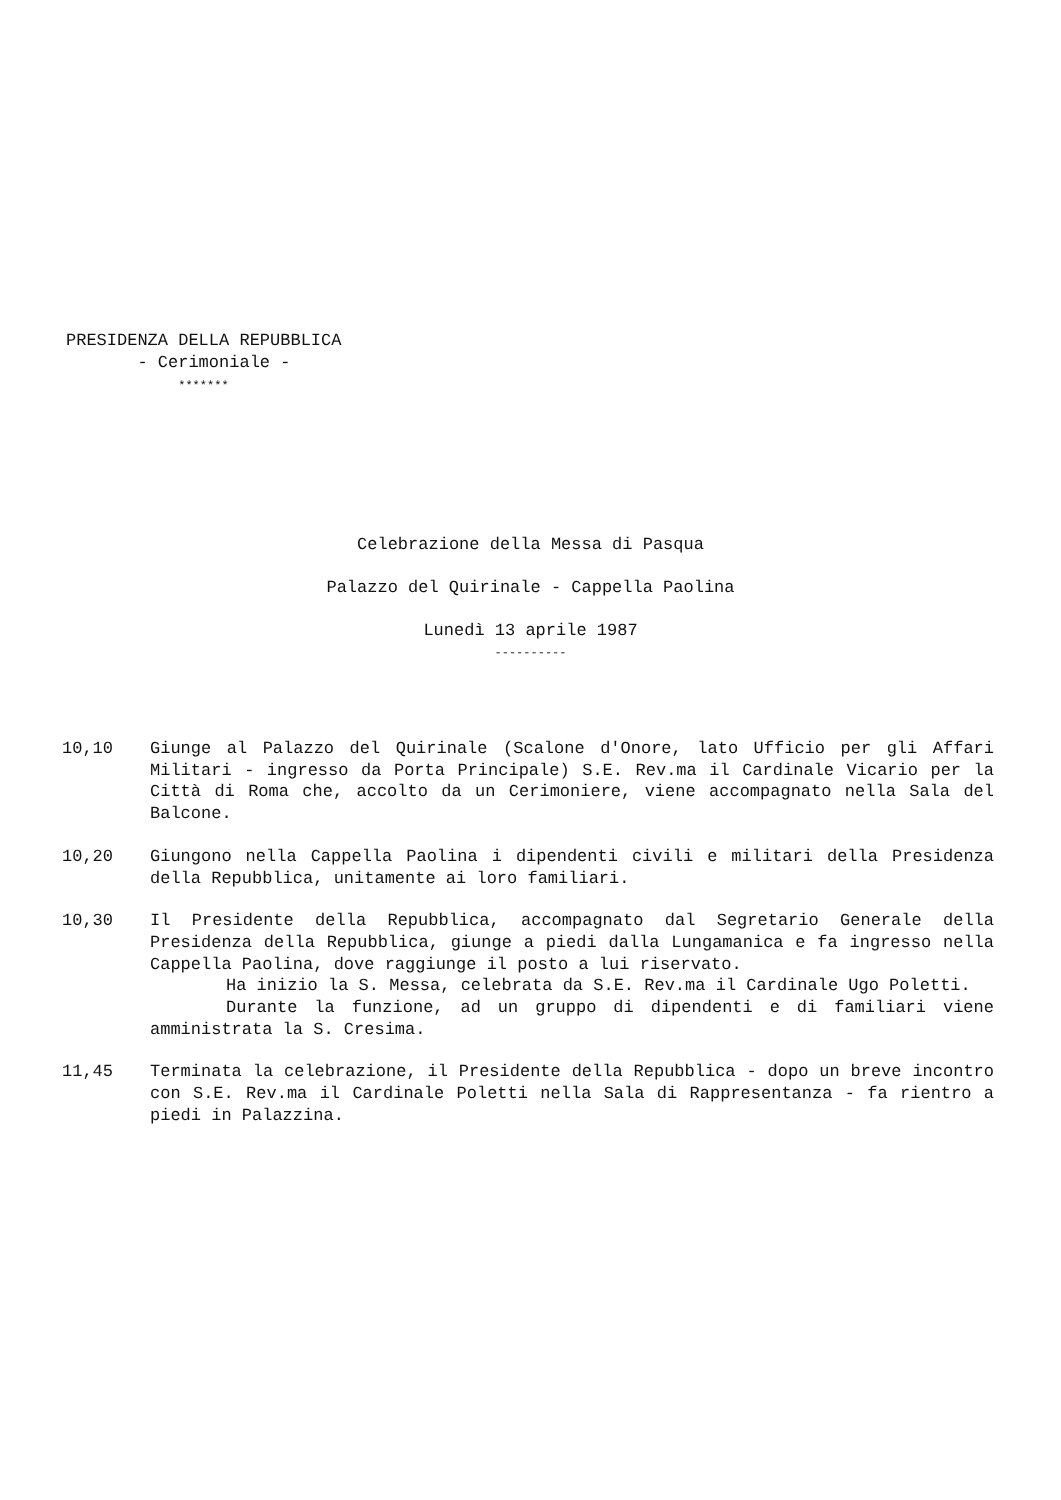PRESIDENZA DELLA REPUBBLICA
- Cerimoniale -
*******
Celebrazione della Messa di Pasqua
Palazzo del Quirinale - Cappella Paolina
Lunedì 13 aprile 1987
----------
10,10 Giunge al Palazzo del Quirinale (Scalone d'Onore, lato Ufficio per gli Affari Militari - ingresso da Porta Principale) S.E. Rev.ma il Cardinale Vicario per la Città di Roma che, accolto da un Cerimoniere, viene accompagnato nella Sala del Balcone.
10,20 Giungono nella Cappella Paolina i dipendenti civili e militari della Presidenza della Repubblica, unitamente ai loro familiari.
10,30 Il Presidente della Repubblica, accompagnato dal Segretario Generale della Presidenza della Repubblica, giunge a piedi dalla Lungamanica e fa ingresso nella Cappella Paolina, dove raggiunge il posto a lui riservato.
Ha inizio la S. Messa, celebrata da S.E. Rev.ma il Cardinale Ugo Poletti.
Durante la funzione, ad un gruppo di dipendenti e di familiari viene amministrata la S. Cresima.
11,45 Terminata la celebrazione, il Presidente della Repubblica - dopo un breve incontro con S.E. Rev.ma il Cardinale Poletti nella Sala di Rappresentanza - fa rientro a piedi in Palazzina.